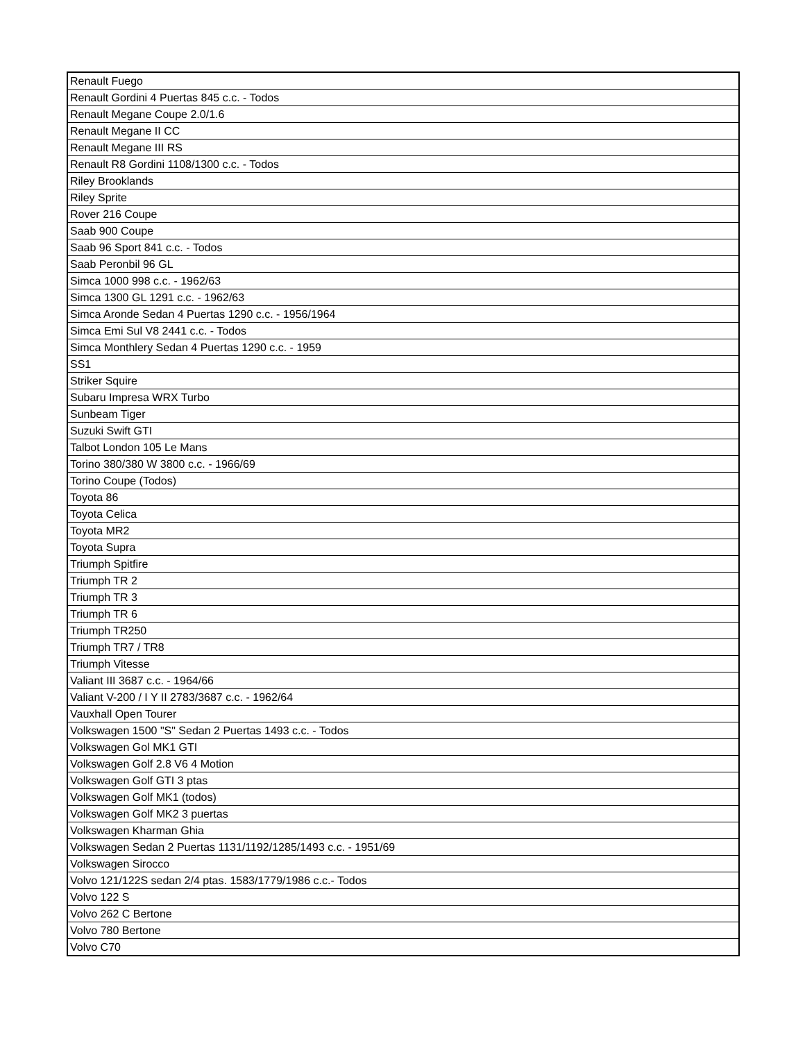| Renault Fuego |
| Renault Gordini 4 Puertas 845 c.c. - Todos |
| Renault Megane Coupe 2.0/1.6 |
| Renault Megane II CC |
| Renault Megane III RS |
| Renault R8 Gordini 1108/1300 c.c. - Todos |
| Riley Brooklands |
| Riley Sprite |
| Rover 216 Coupe |
| Saab 900 Coupe |
| Saab 96 Sport 841 c.c. - Todos |
| Saab Peronbil 96 GL |
| Simca 1000 998 c.c. - 1962/63 |
| Simca 1300 GL 1291 c.c. - 1962/63 |
| Simca Aronde Sedan 4 Puertas 1290 c.c. - 1956/1964 |
| Simca Emi Sul V8 2441 c.c. - Todos |
| Simca Monthlery Sedan 4 Puertas 1290 c.c. - 1959 |
| SS1 |
| Striker Squire |
| Subaru Impresa WRX Turbo |
| Sunbeam Tiger |
| Suzuki Swift GTI |
| Talbot London 105 Le Mans |
| Torino 380/380 W 3800 c.c. - 1966/69 |
| Torino Coupe (Todos) |
| Toyota 86 |
| Toyota Celica |
| Toyota MR2 |
| Toyota Supra |
| Triumph Spitfire |
| Triumph TR 2 |
| Triumph TR 3 |
| Triumph TR 6 |
| Triumph TR250 |
| Triumph TR7 / TR8 |
| Triumph Vitesse |
| Valiant III 3687 c.c. - 1964/66 |
| Valiant V-200 / I Y II 2783/3687 c.c. - 1962/64 |
| Vauxhall Open Tourer |
| Volkswagen 1500 "S" Sedan 2 Puertas 1493 c.c. - Todos |
| Volkswagen Gol MK1 GTI |
| Volkswagen Golf 2.8 V6 4 Motion |
| Volkswagen Golf GTI 3 ptas |
| Volkswagen Golf MK1 (todos) |
| Volkswagen Golf MK2 3 puertas |
| Volkswagen Kharman Ghia |
| Volkswagen Sedan 2 Puertas 1131/1192/1285/1493 c.c. - 1951/69 |
| Volkswagen Sirocco |
| Volvo 121/122S sedan 2/4 ptas. 1583/1779/1986 c.c.- Todos |
| Volvo 122 S |
| Volvo 262 C Bertone |
| Volvo 780 Bertone |
| Volvo C70 |